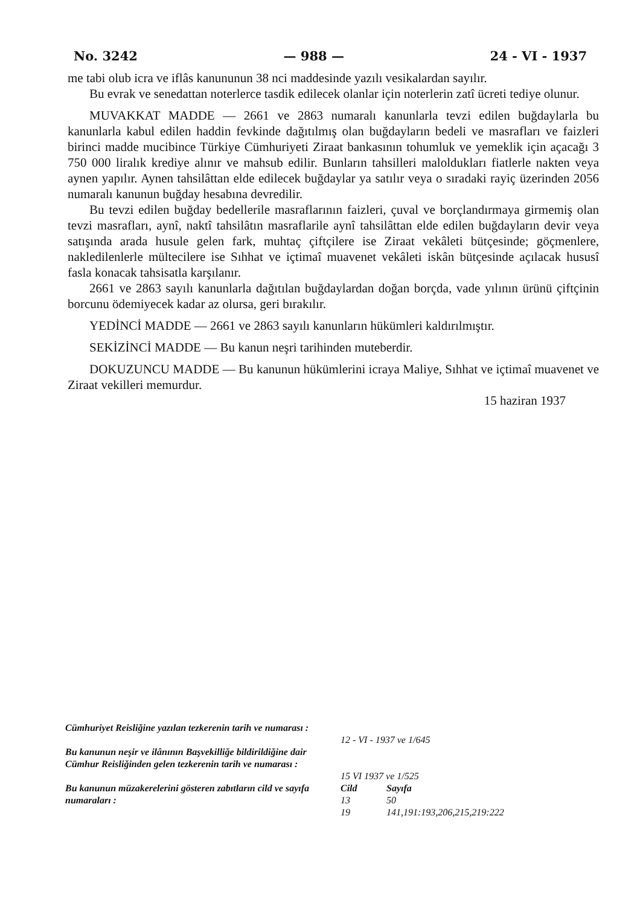No. 3242 — 988 — 24 - VI - 1937
me tabi olub icra ve iflâs kanununun 38 nci maddesinde yazılı vesikalardan sayılır.
Bu evrak ve senedattan noterlerce tasdik edilecek olanlar için noterlerin zatî ücreti tediye olunur.
MUVAKKAT MADDE — 2661 ve 2863 numaralı kanunlarla tevzi edilen buğdaylarla bu kanunlarla kabul edilen haddin fevkinde dağıtılmış olan buğdayların bedeli ve masrafları ve faizleri birinci madde mucibince Türkiye Cümhuriyeti Ziraat bankasının tohumluk ve yemeklik için açacağı 3 750 000 liralık krediye alınır ve mahsub edilir. Bunların tahsilleri maloldukları fiatlerle nakten veya aynen yapılır. Aynen tahsilâttan elde edilecek buğdaylar ya satılır veya o sıradaki rayiç üzerinden 2056 numaralı kanunun buğday hesabına devredilir.
Bu tevzi edilen buğday bedellerile masraflarının faizleri, çuval ve borçlandırmaya girmemiş olan tevzi masrafları, aynî, naktî tahsilâtın masraflarile aynî tahsilâttan elde edilen buğdayların devir veya satışında arada husule gelen fark, muhtaç çiftçilere ise Ziraat vekâleti bütçesinde; göçmenlere, nakledilenlerle mültecilere ise Sıhhat ve içtimaî muavenet vekâleti iskân bütçesinde açılacak hususî fasla konacak tahsisatla karşılanır.
2661 ve 2863 sayılı kanunlarla dağıtılan buğdaylardan doğan borçda, vade yılının ürünü çiftçinin borcunu ödemiyecek kadar az olursa, geri bırakılır.
YEDİNCİ MADDE — 2661 ve 2863 sayılı kanunların hükümleri kaldırılmıştır.
SEKİZİNCİ MADDE — Bu kanun neşri tarihinden muteberdir.
DOKUZUNCU MADDE — Bu kanunun hükümlerini icraya Maliye, Sıhhat ve içtimaî muavenet ve Ziraat vekilleri memurdur.
15 haziran 1937
| Cümhuriyet Reisliğine yazılan tezkerenin tarih ve numarası : | 12 - VI - 1937 ve 1/645 | |
| Bu kanunun neşir ve ilânının Başvekilliğe bildirildiğine dair Cümhur Reisliğinden gelen tezkerenin tarih ve numarası : | 15 VI 1937 ve 1/525 | |
| Bu kanunun müzakerelerini gösteren zabıtların cild ve sayıfa numaraları : | Cild 13 19 | Sayıfa 50 141,191:193,206,215,219:222 |